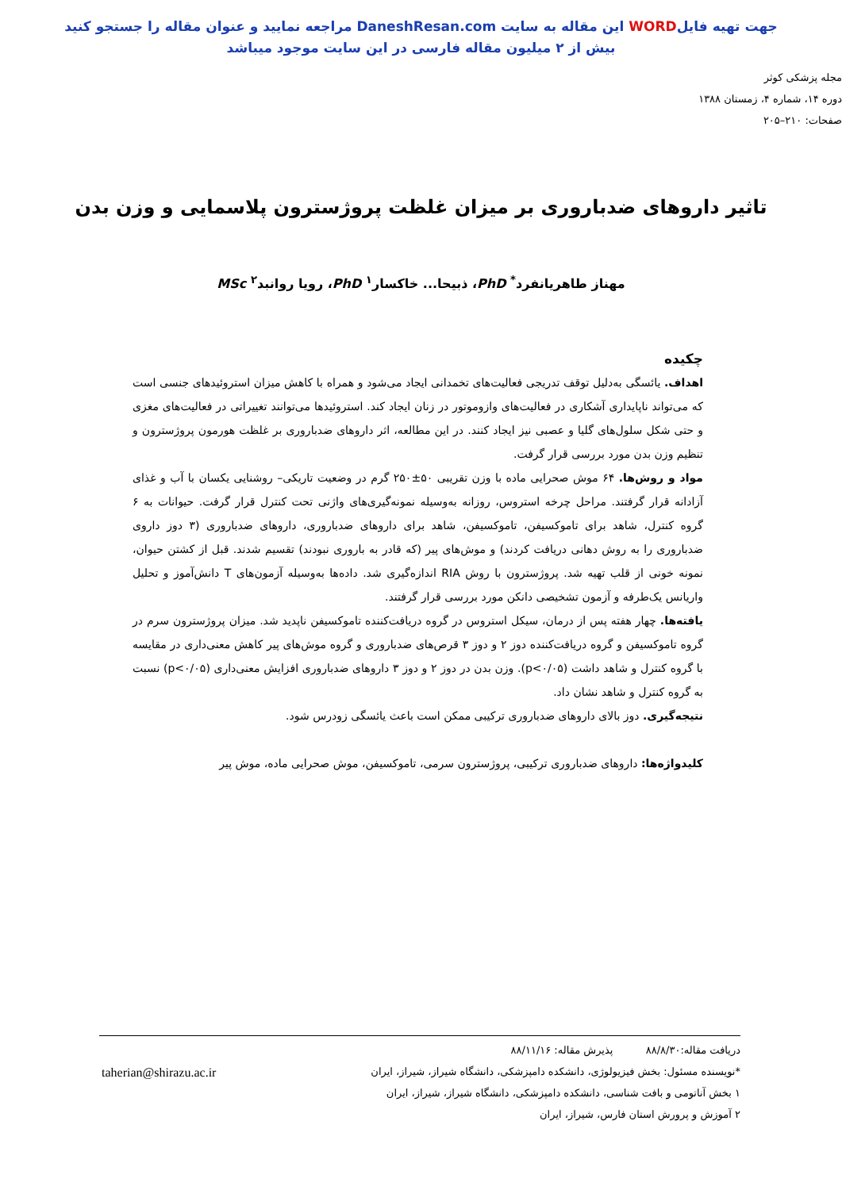جهت تهیه فایلWORD این مقاله به سایت DaneshResan.com مراجعه نمایید و عنوان مقاله را جستجو کنید
بیش از ۲ میلیون مقاله فارسی در این سایت موجود میباشد
مجله پزشکی کوثر
دوره ۱۴، شماره ۴، زمستان ۱۳۸۸
صفحات: ۲۱۰–۲۰۵
تاثیر داروهای ضدباروری بر میزان غلظت پروژسترون پلاسمایی و وزن بدن
مهناز طاهریانفرد<sup>*</sup> PhD، ذبیحا... خاکسار<sup>۱</sup> PhD، رویا روانبد<sup>۲</sup> MSc
چکیده
اهداف. یائسگی به‌دلیل توقف تدریجی فعالیت‌های تخمدانی ایجاد می‌شود و همراه با کاهش میزان استروئیدهای جنسی است که می‌تواند ناپایداری آشکاری در فعالیت‌های وازوموتور در زنان ایجاد کند. استروئیدها می‌توانند تغییراتی در فعالیت‌های مغزی و حتی شکل سلول‌های گلیا و عصبی نیز ایجاد کنند. در این مطالعه، اثر داروهای ضدباروری بر غلظت هورمون پروژسترون و تنظیم وزن بدن مورد بررسی قرار گرفت.
مواد و روش‌ها. ۶۴ موش صحرایی ماده با وزن تقریبی ۵۰±۲۵۰ گرم در وضعیت تاریکی– روشنایی یکسان با آب و غذای آزادانه قرار گرفتند. مراحل چرخه استروس، روزانه به‌وسیله نمونه‌گیری‌های واژنی تحت کنترل قرار گرفت. حیوانات به ۶ گروه کنترل، شاهد برای تاموکسیفن، تاموکسیفن، شاهد برای داروهای ضدباروری، داروهای ضدباروری (۳ دوز داروی ضدباروری را به روش دهانی دریافت کردند) و موش‌های پیر (که قادر به باروری نبودند) تقسیم شدند. قبل از کشتن حیوان، نمونه خونی از قلب تهیه شد. پروژسترون با روش RIA اندازه‌گیری شد. داده‌ها به‌وسیله آزمون‌های T دانش‌آموز و تحلیل واریانس یک‌طرفه و آزمون تشخیصی دانکن مورد بررسی قرار گرفتند.
یافته‌ها. چهار هفته پس از درمان، سیکل استروس در گروه دریافت‌کننده تاموکسیفن ناپدید شد. میزان پروژسترون سرم در گروه تاموکسیفن و گروه دریافت‌کننده دوز ۲ و دوز ۳ قرص‌های ضدباروری و گروه موش‌های پیر کاهش معنی‌داری در مقایسه با گروه کنترل و شاهد داشت (p<۰/۰۵). وزن بدن در دوز ۲ و دوز ۳ داروهای ضدباروری افزایش معنی‌داری (p<۰/۰۵) نسبت به گروه کنترل و شاهد نشان داد.
نتیجه‌گیری. دوز بالای داروهای ضدباروری ترکیبی ممکن است باعث یائسگی زودرس شود.
کلیدواژه‌ها: داروهای ضدباروری ترکیبی، پروژسترون سرمی، تاموکسیفن، موش صحرایی ماده، موش پیر
دریافت مقاله:۸۸/۸/۳۰ پذیرش مقاله: ۸۸/۱۱/۱۶
*نویسنده مسئول: بخش فیزیولوژی، دانشکده دامپزشکی، دانشگاه شیراز، شیراز، ایران
taherian@shirazu.ac.ir
۱ بخش آناتومی و بافت شناسی، دانشکده دامپزشکی، دانشگاه شیراز، شیراز، ایران
۲ آموزش و پرورش استان فارس، شیراز، ایران